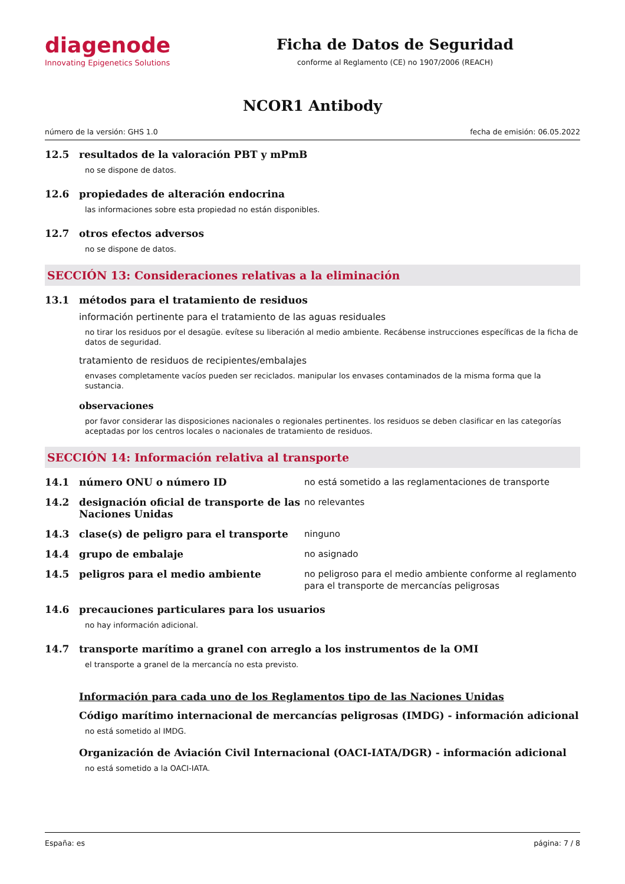diagenode
Innovating Epigenetics Solutions
Ficha de Datos de Seguridad
conforme al Reglamento (CE) no 1907/2006 (REACH)
NCOR1 Antibody
número de la versión: GHS 1.0 fecha de emisión: 06.05.2022
12.5 resultados de la valoración PBT y mPmB
no se dispone de datos.
12.6 propiedades de alteración endocrina
las informaciones sobre esta propiedad no están disponibles.
12.7 otros efectos adversos
no se dispone de datos.
SECCIÓN 13: Consideraciones relativas a la eliminación
13.1 métodos para el tratamiento de residuos
información pertinente para el tratamiento de las aguas residuales
no tirar los residuos por el desagüe. evítese su liberación al medio ambiente. Recábense instrucciones específicas de la ficha de datos de seguridad.
tratamiento de residuos de recipientes/embalajes
envases completamente vacíos pueden ser reciclados. manipular los envases contaminados de la misma forma que la sustancia.
observaciones
por favor considerar las disposiciones nacionales o regionales pertinentes. los residuos se deben clasificar en las categorías aceptadas por los centros locales o nacionales de tratamiento de residuos.
SECCIÓN 14: Información relativa al transporte
14.1 número ONU o número ID
no está sometido a las reglamentaciones de transporte
14.2 designación oficial de transporte de las Naciones Unidas
no relevantes
14.3 clase(s) de peligro para el transporte
ninguno
14.4 grupo de embalaje
no asignado
14.5 peligros para el medio ambiente
no peligroso para el medio ambiente conforme al reglamento para el transporte de mercancías peligrosas
14.6 precauciones particulares para los usuarios
no hay información adicional.
14.7 transporte marítimo a granel con arreglo a los instrumentos de la OMI
el transporte a granel de la mercancía no esta previsto.
Información para cada uno de los Reglamentos tipo de las Naciones Unidas
Código marítimo internacional de mercancías peligrosas (IMDG) - información adicional
no está sometido al IMDG.
Organización de Aviación Civil Internacional (OACI-IATA/DGR) - información adicional
no está sometido a la OACI-IATA.
España: es página: 7 / 8